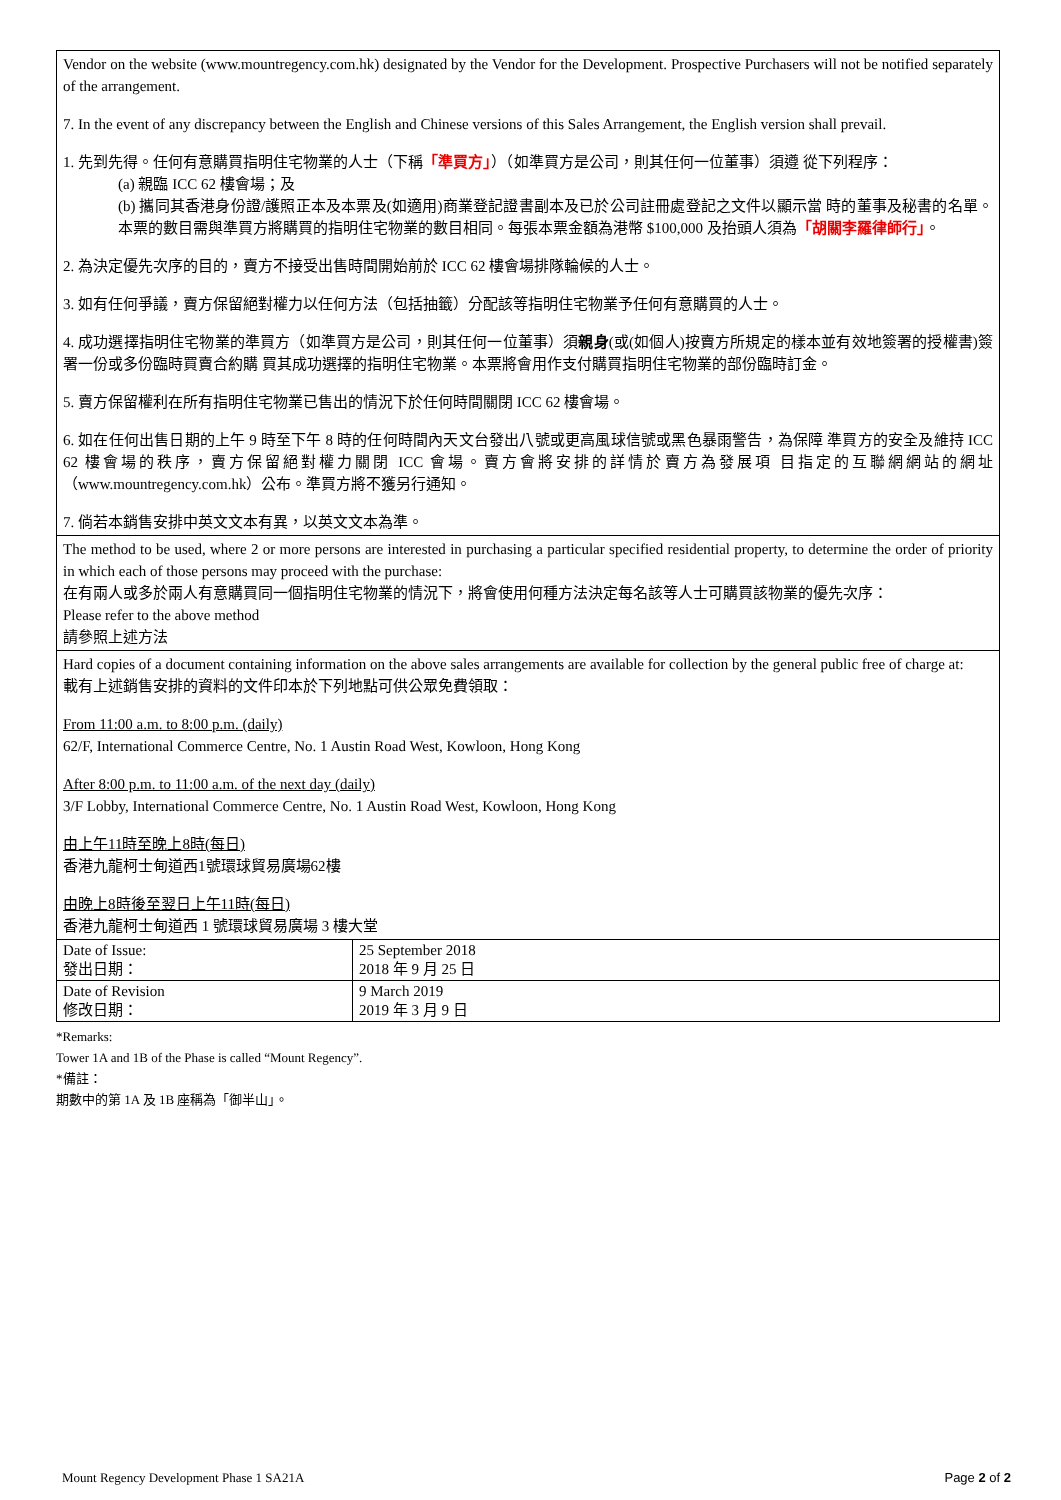Vendor on the website (www.mountregency.com.hk) designated by the Vendor for the Development. Prospective Purchasers will not be notified separately of the arrangement.
7. In the event of any discrepancy between the English and Chinese versions of this Sales Arrangement, the English version shall prevail.
1. 先到先得。任何有意購買指明住宅物業的人士（下稱「準買方」）（如準買方是公司，則其任何一位董事）須遵 從下列程序：
(a) 親臨 ICC 62 樓會場；及
(b) 攜同其香港身份證/護照正本及本票及(如適用)商業登記證書副本及已於公司註冊處登記之文件以顯示當 時的董事及秘書的名單。本票的數目需與準買方將購買的指明住宅物業的數目相同。每張本票金額為港幣 $100,000 及抬頭人須為「胡關李羅律師行」。
2. 為決定優先次序的目的，賣方不接受出售時間開始前於 ICC 62 樓會場排隊輪候的人士。
3. 如有任何爭議，賣方保留絕對權力以任何方法（包括抽籤）分配該等指明住宅物業予任何有意購買的人士。
4. 成功選擇指明住宅物業的準買方（如準買方是公司，則其任何一位董事）須親身(或(如個人)按賣方所規定的樣本並有效地簽署的授權書)簽署一份或多份臨時買賣合約購 買其成功選擇的指明住宅物業。本票將會用作支付購買指明住宅物業的部份臨時訂金。
5. 賣方保留權利在所有指明住宅物業已售出的情況下於任何時間關閉 ICC 62 樓會場。
6. 如在任何出售日期的上午 9 時至下午 8 時的任何時間內天文台發出八號或更高風球信號或黑色暴雨警告，為保障 準買方的安全及維持 ICC 62 樓會場的秩序，賣方保留絕對權力關閉 ICC 會場。賣方會將安排的詳情於賣方為發展項 目指定的互聯網網站的網址（www.mountregency.com.hk）公布。準買方將不獲另行通知。
7. 倘若本銷售安排中英文文本有異，以英文文本為準。
The method to be used, where 2 or more persons are interested in purchasing a particular specified residential property, to determine the order of priority in which each of those persons may proceed with the purchase:
在有兩人或多於兩人有意購買同一個指明住宅物業的情況下，將會使用何種方法決定每名該等人士可購買該物業的優先次序：
Please refer to the above method
請參照上述方法
Hard copies of a document containing information on the above sales arrangements are available for collection by the general public free of charge at:
載有上述銷售安排的資料的文件印本於下列地點可供公眾免費領取：
From 11:00 a.m. to 8:00 p.m. (daily)
62/F, International Commerce Centre, No. 1 Austin Road West, Kowloon, Hong Kong
After 8:00 p.m. to 11:00 a.m. of the next day (daily)
3/F Lobby, International Commerce Centre, No. 1 Austin Road West, Kowloon, Hong Kong
由上午11時至晚上8時(每日)
香港九龍柯士甸道西1號環球貿易廣場62樓
由晚上8時後至翌日上午11時(每日)
香港九龍柯士甸道西 1 號環球貿易廣場 3 樓大堂
| Date of Issue: 發出日期： | 25 September 2018 2018 年 9 月 25 日 |
| Date of Revision 修改日期： | 9 March 2019 2019 年 3 月 9 日 |
*Remarks:
Tower 1A and 1B of the Phase is called “Mount Regency”.
*備註：
期數中的第 1A 及 1B 座稱為「御半山」。
Mount Regency Development Phase 1 SA21A Page 2 of 2